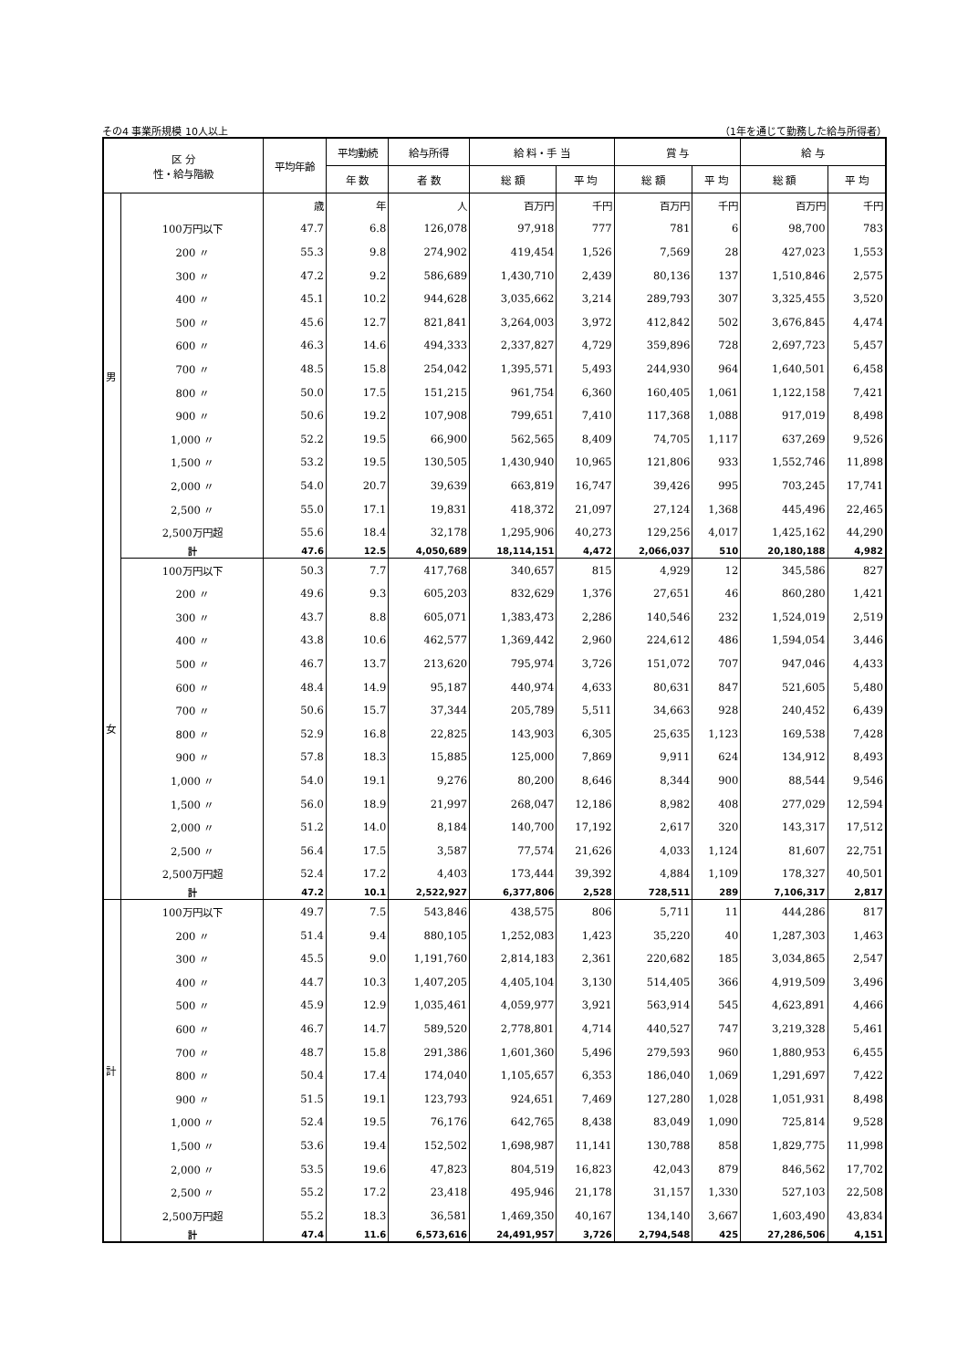その4 事業所規模 10人以上 （1年を通じて勤務した給与所得者）
| 区 分 性・給与階級 | | 平均年齢 | 平均勤続 | 給与所得 | 給 料・手 当 | | 賞 与 | | 給 与 | |
| --- | --- | --- | --- | --- | --- | --- | --- | --- | --- | --- |
| | | | 年 数 | 者 数 | 総 額 | 平 均 | 総 額 | 平 均 | 総 額 | 平 均 |
| 男 | | 歳 | 年 | 人 | 百万円 | 千円 | 百万円 | 千円 | 百万円 | 千円 |
| | 100万円以下 | 47.7 | 6.8 | 126,078 | 97,918 | 777 | 781 | 6 | 98,700 | 783 |
| | 200 〃 | 55.3 | 9.8 | 274,902 | 419,454 | 1,526 | 7,569 | 28 | 427,023 | 1,553 |
| | 300 〃 | 47.2 | 9.2 | 586,689 | 1,430,710 | 2,439 | 80,136 | 137 | 1,510,846 | 2,575 |
| | 400 〃 | 45.1 | 10.2 | 944,628 | 3,035,662 | 3,214 | 289,793 | 307 | 3,325,455 | 3,520 |
| | 500 〃 | 45.6 | 12.7 | 821,841 | 3,264,003 | 3,972 | 412,842 | 502 | 3,676,845 | 4,474 |
| | 600 〃 | 46.3 | 14.6 | 494,333 | 2,337,827 | 4,729 | 359,896 | 728 | 2,697,723 | 5,457 |
| | 700 〃 | 48.5 | 15.8 | 254,042 | 1,395,571 | 5,493 | 244,930 | 964 | 1,640,501 | 6,458 |
| | 800 〃 | 50.0 | 17.5 | 151,215 | 961,754 | 6,360 | 160,405 | 1,061 | 1,122,158 | 7,421 |
| | 900 〃 | 50.6 | 19.2 | 107,908 | 799,651 | 7,410 | 117,368 | 1,088 | 917,019 | 8,498 |
| | 1,000 〃 | 52.2 | 19.5 | 66,900 | 562,565 | 8,409 | 74,705 | 1,117 | 637,269 | 9,526 |
| | 1,500 〃 | 53.2 | 19.5 | 130,505 | 1,430,940 | 10,965 | 121,806 | 933 | 1,552,746 | 11,898 |
| | 2,000 〃 | 54.0 | 20.7 | 39,639 | 663,819 | 16,747 | 39,426 | 995 | 703,245 | 17,741 |
| | 2,500 〃 | 55.0 | 17.1 | 19,831 | 418,372 | 21,097 | 27,124 | 1,368 | 445,496 | 22,465 |
| | 2,500万円超 | 55.6 | 18.4 | 32,178 | 1,295,906 | 40,273 | 129,256 | 4,017 | 1,425,162 | 44,290 |
| | 計 | 47.6 | 12.5 | 4,050,689 | 18,114,151 | 4,472 | 2,066,037 | 510 | 20,180,188 | 4,982 |
| 女 | 100万円以下 | 50.3 | 7.7 | 417,768 | 340,657 | 815 | 4,929 | 12 | 345,586 | 827 |
| | 200 〃 | 49.6 | 9.3 | 605,203 | 832,629 | 1,376 | 27,651 | 46 | 860,280 | 1,421 |
| | 300 〃 | 43.7 | 8.8 | 605,071 | 1,383,473 | 2,286 | 140,546 | 232 | 1,524,019 | 2,519 |
| | 400 〃 | 43.8 | 10.6 | 462,577 | 1,369,442 | 2,960 | 224,612 | 486 | 1,594,054 | 3,446 |
| | 500 〃 | 46.7 | 13.7 | 213,620 | 795,974 | 3,726 | 151,072 | 707 | 947,046 | 4,433 |
| | 600 〃 | 48.4 | 14.9 | 95,187 | 440,974 | 4,633 | 80,631 | 847 | 521,605 | 5,480 |
| | 700 〃 | 50.6 | 15.7 | 37,344 | 205,789 | 5,511 | 34,663 | 928 | 240,452 | 6,439 |
| | 800 〃 | 52.9 | 16.8 | 22,825 | 143,903 | 6,305 | 25,635 | 1,123 | 169,538 | 7,428 |
| | 900 〃 | 57.8 | 18.3 | 15,885 | 125,000 | 7,869 | 9,911 | 624 | 134,912 | 8,493 |
| | 1,000 〃 | 54.0 | 19.1 | 9,276 | 80,200 | 8,646 | 8,344 | 900 | 88,544 | 9,546 |
| | 1,500 〃 | 56.0 | 18.9 | 21,997 | 268,047 | 12,186 | 8,982 | 408 | 277,029 | 12,594 |
| | 2,000 〃 | 51.2 | 14.0 | 8,184 | 140,700 | 17,192 | 2,617 | 320 | 143,317 | 17,512 |
| | 2,500 〃 | 56.4 | 17.5 | 3,587 | 77,574 | 21,626 | 4,033 | 1,124 | 81,607 | 22,751 |
| | 2,500万円超 | 52.4 | 17.2 | 4,403 | 173,444 | 39,392 | 4,884 | 1,109 | 178,327 | 40,501 |
| | 計 | 47.2 | 10.1 | 2,522,927 | 6,377,806 | 2,528 | 728,511 | 289 | 7,106,317 | 2,817 |
| 計 | 100万円以下 | 49.7 | 7.5 | 543,846 | 438,575 | 806 | 5,711 | 11 | 444,286 | 817 |
| | 200 〃 | 51.4 | 9.4 | 880,105 | 1,252,083 | 1,423 | 35,220 | 40 | 1,287,303 | 1,463 |
| | 300 〃 | 45.5 | 9.0 | 1,191,760 | 2,814,183 | 2,361 | 220,682 | 185 | 3,034,865 | 2,547 |
| | 400 〃 | 44.7 | 10.3 | 1,407,205 | 4,405,104 | 3,130 | 514,405 | 366 | 4,919,509 | 3,496 |
| | 500 〃 | 45.9 | 12.9 | 1,035,461 | 4,059,977 | 3,921 | 563,914 | 545 | 4,623,891 | 4,466 |
| | 600 〃 | 46.7 | 14.7 | 589,520 | 2,778,801 | 4,714 | 440,527 | 747 | 3,219,328 | 5,461 |
| | 700 〃 | 48.7 | 15.8 | 291,386 | 1,601,360 | 5,496 | 279,593 | 960 | 1,880,953 | 6,455 |
| | 800 〃 | 50.4 | 17.4 | 174,040 | 1,105,657 | 6,353 | 186,040 | 1,069 | 1,291,697 | 7,422 |
| | 900 〃 | 51.5 | 19.1 | 123,793 | 924,651 | 7,469 | 127,280 | 1,028 | 1,051,931 | 8,498 |
| | 1,000 〃 | 52.4 | 19.5 | 76,176 | 642,765 | 8,438 | 83,049 | 1,090 | 725,814 | 9,528 |
| | 1,500 〃 | 53.6 | 19.4 | 152,502 | 1,698,987 | 11,141 | 130,788 | 858 | 1,829,775 | 11,998 |
| | 2,000 〃 | 53.5 | 19.6 | 47,823 | 804,519 | 16,823 | 42,043 | 879 | 846,562 | 17,702 |
| | 2,500 〃 | 55.2 | 17.2 | 23,418 | 495,946 | 21,178 | 31,157 | 1,330 | 527,103 | 22,508 |
| | 2,500万円超 | 55.2 | 18.3 | 36,581 | 1,469,350 | 40,167 | 134,140 | 3,667 | 1,603,490 | 43,834 |
| | 計 | 47.4 | 11.6 | 6,573,616 | 24,491,957 | 3,726 | 2,794,548 | 425 | 27,286,506 | 4,151 |